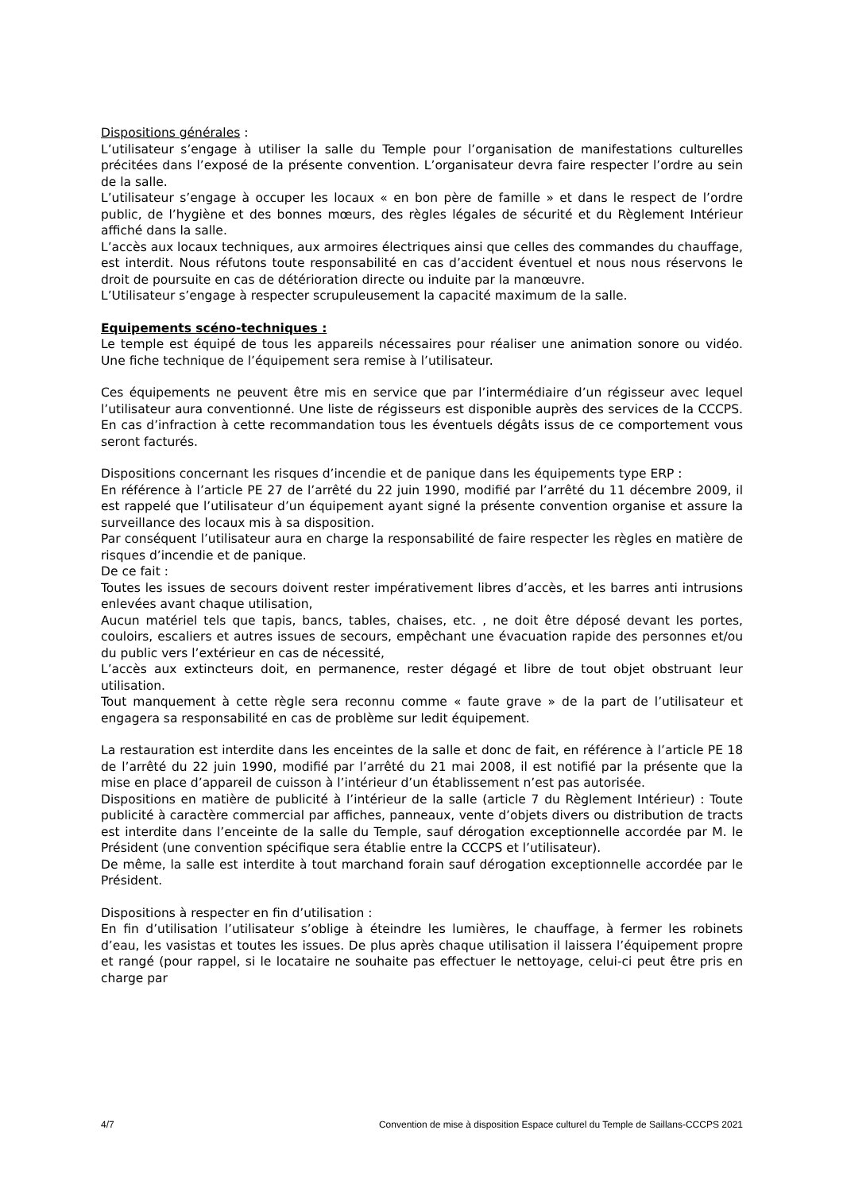Dispositions générales :
L’utilisateur s’engage à utiliser la salle du Temple pour l’organisation de manifestations culturelles précitées dans l’exposé de la présente convention. L’organisateur devra faire respecter l’ordre au sein de la salle.
L’utilisateur s’engage à occuper les locaux « en bon père de famille » et dans le respect de l’ordre public, de l’hygiène et des bonnes mœurs, des règles légales de sécurité et du Règlement Intérieur affiché dans la salle.
L’accès aux locaux techniques, aux armoires électriques ainsi que celles des commandes du chauffage, est interdit. Nous réfutons toute responsabilité en cas d’accident éventuel et nous nous réservons le droit de poursuite en cas de détérioration directe ou induite par la manœuvre.
L’Utilisateur s’engage à respecter scrupuleusement la capacité maximum de la salle.
Equipements scéno-techniques :
Le temple est équipé de tous les appareils nécessaires pour réaliser une animation sonore ou vidéo. Une fiche technique de l’équipement sera remise à l’utilisateur.
Ces équipements ne peuvent être mis en service que par l’intermédiaire d’un régisseur avec lequel l’utilisateur aura conventionné. Une liste de régisseurs est disponible auprès des services de la CCCPS. En cas d’infraction à cette recommandation tous les éventuels dégâts issus de ce comportement vous seront facturés.
Dispositions concernant les risques d’incendie et de panique dans les équipements type ERP :
En référence à l’article PE 27 de l’arrêté du 22 juin 1990, modifié par l’arrêté du 11 décembre 2009, il est rappelé que l’utilisateur d’un équipement ayant signé la présente convention organise et assure la surveillance des locaux mis à sa disposition.
Par conséquent l’utilisateur aura en charge la responsabilité de faire respecter les règles en matière de risques d’incendie et de panique.
De ce fait :
Toutes les issues de secours doivent rester impérativement libres d’accès, et les barres anti intrusions enlevées avant chaque utilisation,
Aucun matériel tels que tapis, bancs, tables, chaises, etc. , ne doit être déposé devant les portes, couloirs, escaliers et autres issues de secours, empêchant une évacuation rapide des personnes et/ou du public vers l’extérieur en cas de nécessité,
L’accès aux extincteurs doit, en permanence, rester dégagé et libre de tout objet obstruant leur utilisation.
Tout manquement à cette règle sera reconnu comme « faute grave » de la part de l’utilisateur et engagera sa responsabilité en cas de problème sur ledit équipement.
La restauration est interdite dans les enceintes de la salle et donc de fait, en référence à l’article PE 18 de l’arrêté du 22 juin 1990, modifié par l’arrêté du 21 mai 2008, il est notifié par la présente que la mise en place d’appareil de cuisson à l’intérieur d’un établissement n’est pas autorisée.
Dispositions en matière de publicité à l’intérieur de la salle (article 7 du Règlement Intérieur) : Toute publicité à caractère commercial par affiches, panneaux, vente d’objets divers ou distribution de tracts est interdite dans l’enceinte de la salle du Temple, sauf dérogation exceptionnelle accordée par M. le Président (une convention spécifique sera établie entre la CCCPS et l’utilisateur).
De même, la salle est interdite à tout marchand forain sauf dérogation exceptionnelle accordée par le Président.
Dispositions à respecter en fin d’utilisation :
En fin d’utilisation l’utilisateur s’oblige à éteindre les lumières, le chauffage, à fermer les robinets d’eau, les vasistas et toutes les issues. De plus après chaque utilisation il laissera l’équipement propre et rangé (pour rappel, si le locataire ne souhaite pas effectuer le nettoyage, celui-ci peut être pris en charge par
4/7 Convention de mise à disposition Espace culturel du Temple de Saillans-CCCPS 2021